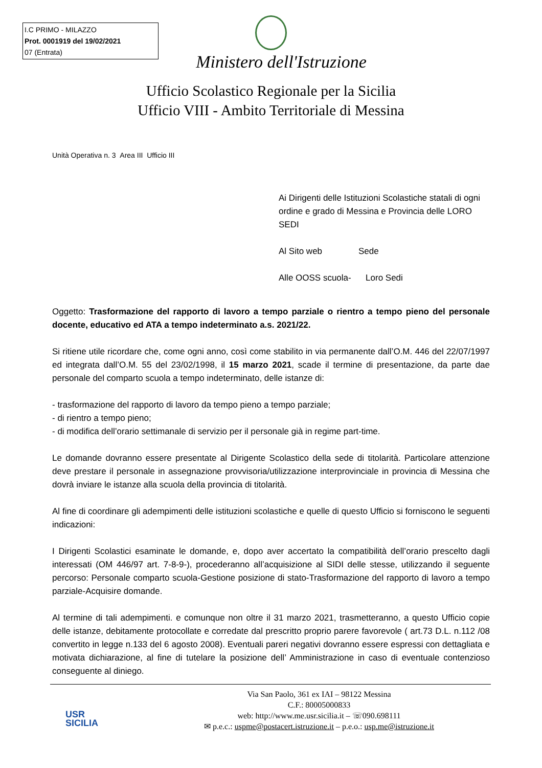I.C PRIMO - MILAZZO
Prot. 0001919 del 19/02/2021
07 (Entrata)
Ministero dell'Istruzione
Ufficio Scolastico Regionale per la Sicilia
Ufficio VIII - Ambito Territoriale di Messina
Unità Operativa n. 3 Area III Ufficio III
Ai Dirigenti delle Istituzioni Scolastiche statali di ogni ordine e grado di Messina e Provincia delle LORO SEDI
Al Sito web Sede
Alle OOSS scuola- Loro Sedi
Oggetto: Trasformazione del rapporto di lavoro a tempo parziale o rientro a tempo pieno del personale docente, educativo ed ATA a tempo indeterminato a.s. 2021/22.
Si ritiene utile ricordare che, come ogni anno, così come stabilito in via permanente dall’O.M. 446 del 22/07/1997 ed integrata dall’O.M. 55 del 23/02/1998, il 15 marzo 2021, scade il termine di presentazione, da parte dae personale del comparto scuola a tempo indeterminato, delle istanze di:
- trasformazione del rapporto di lavoro da tempo pieno a tempo parziale;
- di rientro a tempo pieno;
- di modifica dell’orario settimanale di servizio per il personale già in regime part-time.
Le domande dovranno essere presentate al Dirigente Scolastico della sede di titolarità. Particolare attenzione deve prestare il personale in assegnazione provvisoria/utilizzazione interprovinciale in provincia di Messina che dovrà inviare le istanze alla scuola della provincia di titolarità.
Al fine di coordinare gli adempimenti delle istituzioni scolastiche e quelle di questo Ufficio si forniscono le seguenti indicazioni:
I Dirigenti Scolastici esaminate le domande, e, dopo aver accertato la compatibilità dell’orario prescelto dagli interessati (OM 446/97 art. 7-8-9-), procederanno all’acquisizione al SIDI delle stesse, utilizzando il seguente percorso: Personale comparto scuola-Gestione posizione di stato-Trasformazione del rapporto di lavoro a tempo parziale-Acquisire domande.
Al termine di tali adempimenti. e comunque non oltre il 31 marzo 2021, trasmetteranno, a questo Ufficio copie delle istanze, debitamente protocollate e corredate dal prescritto proprio parere favorevole ( art.73 D.L. n.112 /08 convertito in legge n.133 del 6 agosto 2008). Eventuali pareri negativi dovranno essere espressi con dettagliata e motivata dichiarazione, al fine di tutelare la posizione dell’ Amministrazione in caso di eventuale contenzioso conseguente al diniego.
USR
SICILIA
Via San Paolo, 361 ex IAI – 98122 Messina
C.F.: 80005000833
web: http://www.me.usr.sicilia.it – ☏090.698111
✉ p.e.c.: uspme@postacert.istruzione.it – p.e.o.: usp.me@istruzione.it